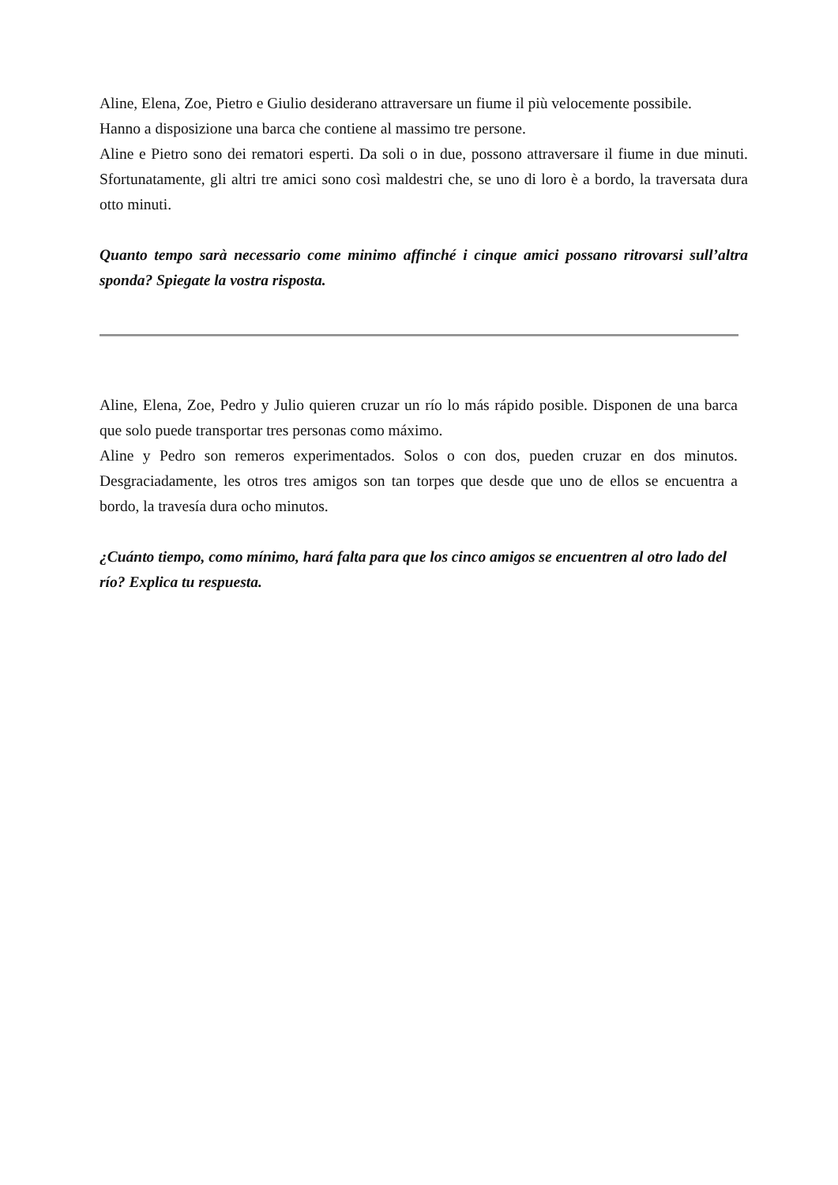Aline, Elena, Zoe, Pietro e Giulio desiderano attraversare un fiume il più velocemente possibile.
Hanno a disposizione una barca che contiene al massimo tre persone.
Aline e Pietro sono dei rematori esperti. Da soli o in due, possono attraversare il fiume in due minuti. Sfortunatamente, gli altri tre amici sono così maldestri che, se uno di loro è a bordo, la traversata dura otto minuti.
Quanto tempo sarà necessario come minimo affinché i cinque amici possano ritrovarsi sull’altra sponda? Spiegate la vostra risposta.
Aline, Elena, Zoe, Pedro y Julio quieren cruzar un río lo más rápido posible. Disponen de una barca que solo puede transportar tres personas como máximo.
Aline y Pedro son remeros experimentados. Solos o con dos, pueden cruzar en dos minutos. Desgraciadamente, les otros tres amigos son tan torpes que desde que uno de ellos se encuentra a bordo, la travesía dura ocho minutos.
¿Cuánto tiempo, como mínimo, hará falta para que los cinco amigos se encuentren al otro lado del río? Explica tu respuesta.